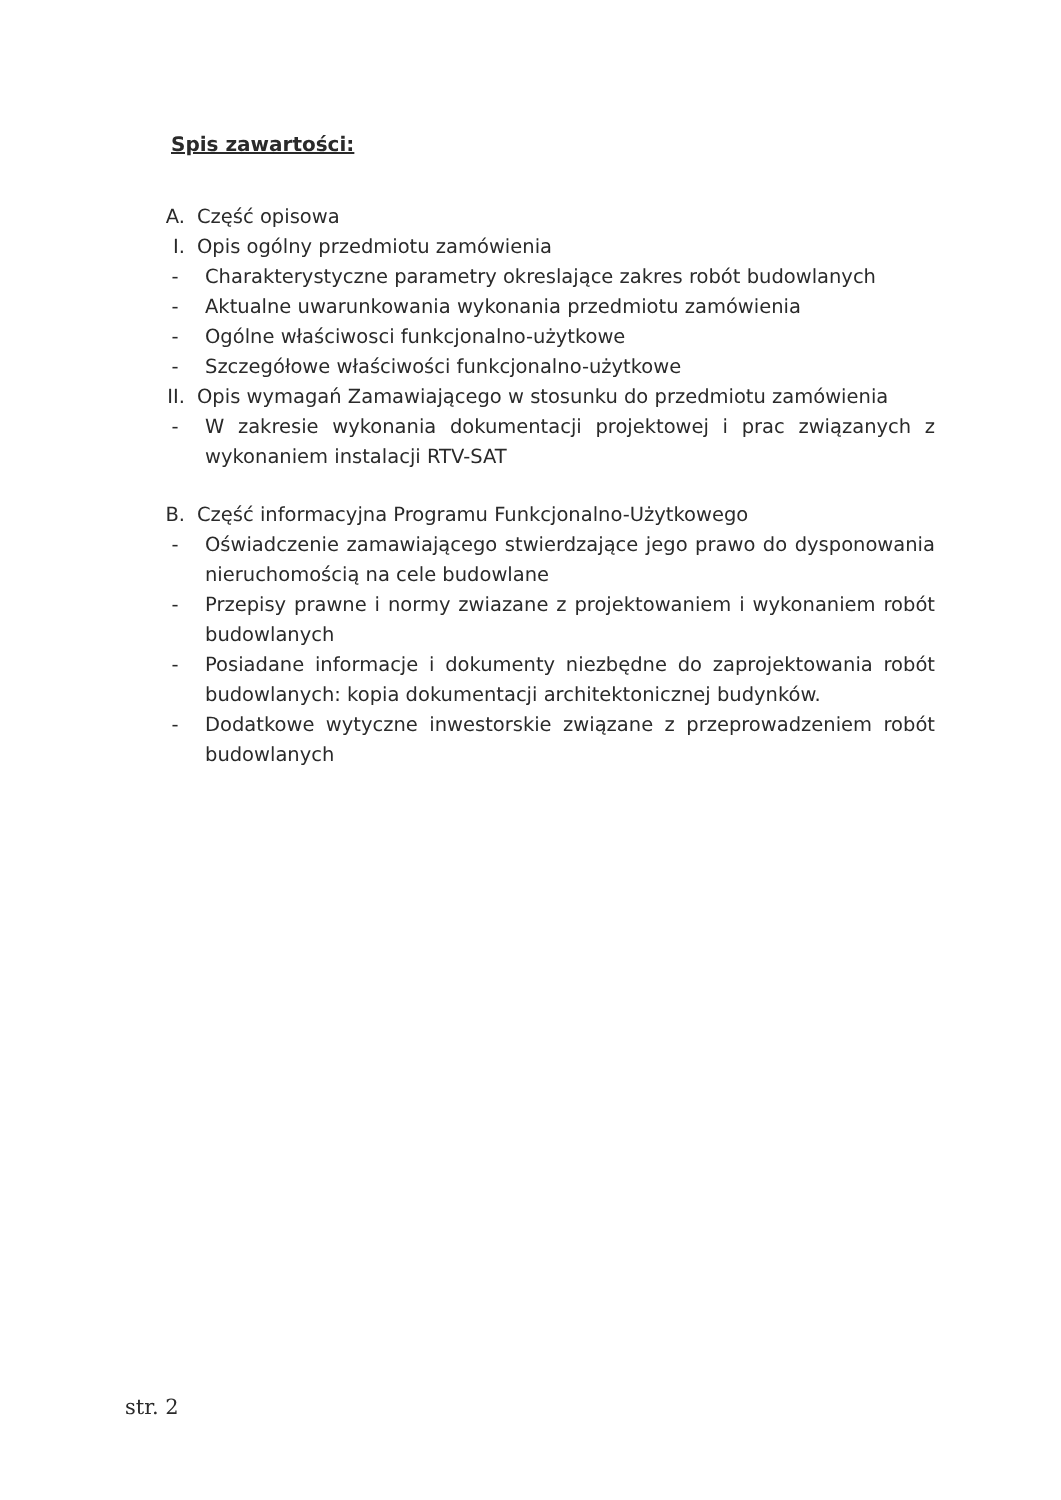Spis zawartości:
A. Część opisowa
I. Opis ogólny przedmiotu zamówienia
- Charakterystyczne parametry okreslające zakres robót budowlanych
- Aktualne uwarunkowania wykonania przedmiotu zamówienia
- Ogólne właściwosci funkcjonalno-użytkowe
- Szczegółowe właściwości funkcjonalno-użytkowe
II. Opis wymagań Zamawiającego w stosunku do przedmiotu zamówienia
- W zakresie wykonania dokumentacji projektowej i prac związanych z wykonaniem instalacji RTV-SAT
B. Część informacyjna Programu Funkcjonalno-Użytkowego
- Oświadczenie zamawiającego stwierdzające jego prawo do dysponowania nieruchomością na cele budowlane
- Przepisy prawne i normy zwiazane z projektowaniem i wykonaniem robót budowlanych
- Posiadane informacje i dokumenty niezbędne do zaprojektowania robót budowlanych: kopia dokumentacji architektonicznej budynków.
- Dodatkowe wytyczne inwestorskie związane z przeprowadzeniem robót budowlanych
str. 2